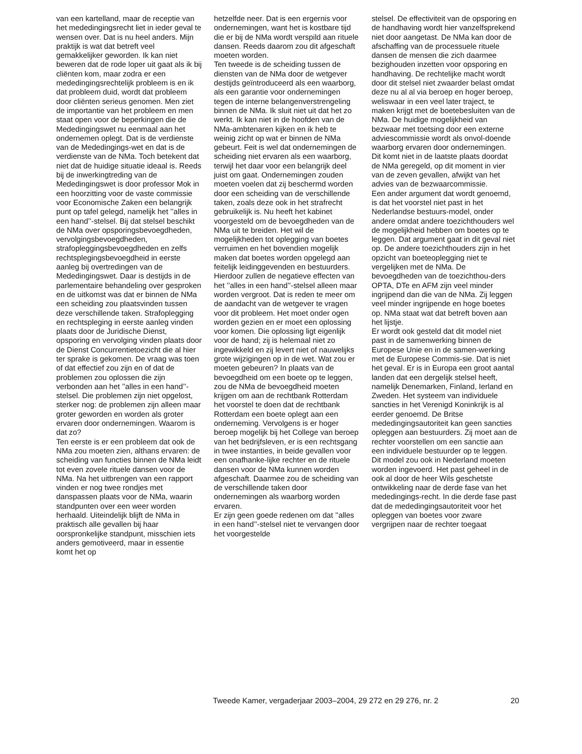van een kartelland, maar de receptie van het mededingingsrecht liet in ieder geval te wensen over. Dat is nu heel anders. Mijn praktijk is wat dat betreft veel gemakkelijker geworden. Ik kan niet beweren dat de rode loper uit gaat als ik bij cliënten kom, maar zodra er een mededingingsrechtelijk probleem is en ik dat probleem duid, wordt dat probleem door cliënten serieus genomen. Men ziet de importantie van het probleem en men staat open voor de beperkingen die de Mededingingswet nu eenmaal aan het ondernemen oplegt. Dat is de verdienste van de Mededingings-wet en dat is de verdienste van de NMa. Toch betekent dat niet dat de huidige situatie ideaal is. Reeds bij de inwerkingtreding van de Mededingingswet is door professor Mok in een hoorzitting voor de vaste commissie voor Economische Zaken een belangrijk punt op tafel gelegd, namelijk het ’’alles in een hand’’-stelsel. Bij dat stelsel beschikt de NMa over opsporingsbevoegdheden, vervolgingsbevoegdheden, strafopleggingsbevoegdheden en zelfs rechtsplegingsbevoegdheid in eerste aanleg bij overtredingen van de Mededingingswet. Daar is destijds in de parlementaire behandeling over gesproken en de uitkomst was dat er binnen de NMa een scheiding zou plaatsvinden tussen deze verschillende taken. Strafoplegging en rechtspleging in eerste aanleg vinden plaats door de Juridische Dienst, opsporing en vervolging vinden plaats door de Dienst Concurrentietoezicht die al hier ter sprake is gekomen. De vraag was toen of dat effectief zou zijn en of dat de problemen zou oplossen die zijn verbonden aan het ’’alles in een hand’’-stelsel. Die problemen zijn niet opgelost, sterker nog: de problemen zijn alleen maar groter geworden en worden als groter ervaren door ondernemingen. Waarom is dat zo?
Ten eerste is er een probleem dat ook de NMa zou moeten zien, althans ervaren: de scheiding van functies binnen de NMa leidt tot even zovele rituele dansen voor de NMa. Na het uitbrengen van een rapport vinden er nog twee rondjes met danspassen plaats voor de NMa, waarin standpunten over een weer worden herhaald. Uiteindelijk blijft de NMa in praktisch alle gevallen bij haar oorspronkelijke standpunt, misschien iets anders gemotiveerd, maar in essentie komt het op
hetzelfde neer. Dat is een ergernis voor ondernemingen, want het is kostbare tijd die er bij de NMa wordt verspild aan rituele dansen. Reeds daarom zou dit afgeschaft moeten worden.
Ten tweede is de scheiding tussen de diensten van de NMa door de wetgever destijds geïntroduceerd als een waarborg, als een garantie voor ondernemingen tegen de interne belangenverstrengeling binnen de NMa. Ik sluit niet uit dat het zo werkt. Ik kan niet in de hoofden van de NMa-ambtenaren kijken en ik heb te weinig zicht op wat er binnen de NMa gebeurt. Feit is wel dat ondernemingen de scheiding niet ervaren als een waarborg, terwijl het daar voor een belangrijk deel juist om gaat. Ondernemingen zouden moeten voelen dat zij beschermd worden door een scheiding van de verschillende taken, zoals deze ook in het strafrecht gebruikelijk is. Nu heeft het kabinet voorgesteld om de bevoegdheden van de NMa uit te breiden. Het wil de mogelijkheden tot oplegging van boetes verruimen en het bovendien mogelijk maken dat boetes worden opgelegd aan feitelijk leidinggevenden en bestuurders. Hierdoor zullen de negatieve effecten van het ’’alles in een hand’’-stelsel alleen maar worden vergroot. Dat is reden te meer om de aandacht van de wetgever te vragen voor dit probleem. Het moet onder ogen worden gezien en er moet een oplossing voor komen. Die oplossing ligt eigenlijk voor de hand; zij is helemaal niet zo ingewikkeld en zij levert niet of nauwelijks grote wijzigingen op in de wet. Wat zou er moeten gebeuren? In plaats van de bevoegdheid om een boete op te leggen, zou de NMa de bevoegdheid moeten krijgen om aan de rechtbank Rotterdam het voorstel te doen dat de rechtbank Rotterdam een boete oplegt aan een onderneming. Vervolgens is er hoger beroep mogelijk bij het College van beroep van het bedrijfsleven, er is een rechtsgang in twee instanties, in beide gevallen voor een onafhanke-lijke rechter en de rituele dansen voor de NMa kunnen worden afgeschaft. Daarmee zou de scheiding van de verschillende taken door ondernemingen als waarborg worden ervaren.
Er zijn geen goede redenen om dat ’’alles in een hand’’-stelsel niet te vervangen door het voorgestelde
stelsel. De effectiviteit van de opsporing en de handhaving wordt hier vanzelfsprekend niet door aangetast. De NMa kan door de afschaffing van de processuele rituele dansen de mensen die zich daarmee bezighouden inzetten voor opsporing en handhaving. De rechtelijke macht wordt door dit stelsel niet zwaarder belast omdat deze nu al al via beroep en hoger beroep, weliswaar in een veel later traject, te maken krijgt met de boetebesluiten van de NMa. De huidige mogelijkheid van bezwaar met toetsing door een externe adviescommissie wordt als onvol-doende waarborg ervaren door ondernemingen. Dit komt niet in de laatste plaats doordat de NMa geregeld, op dit moment in vier van de zeven gevallen, afwijkt van het advies van de bezwaarcommissie.
Een ander argument dat wordt genoemd, is dat het voorstel niet past in het Nederlandse bestuurs-model, onder andere omdat andere toezichthouders wel de mogelijkheid hebben om boetes op te leggen. Dat argument gaat in dit geval niet op. De andere toezichthouders zijn in het opzicht van boeteoplegging niet te vergelijken met de NMa. De bevoegdheden van de toezichthou-ders OPTA, DTe en AFM zijn veel minder ingrijpend dan die van de NMa. Zij leggen veel minder ingrijpende en hoge boetes op. NMa staat wat dat betreft boven aan het lijstje.
Er wordt ook gesteld dat dit model niet past in de samenwerking binnen de Europese Unie en in de samen-werking met de Europese Commis-sie. Dat is niet het geval. Er is in Europa een groot aantal landen dat een dergelijk stelsel heeft, namelijk Denemarken, Finland, Ierland en Zweden. Het systeem van individuele sancties in het Verenigd Koninkrijk is al eerder genoemd. De Britse mededingingsautoriteit kan geen sancties opleggen aan bestuurders. Zij moet aan de rechter voorstellen om een sanctie aan een individuele bestuurder op te leggen. Dit model zou ook in Nederland moeten worden ingevoerd. Het past geheel in de ook al door de heer Wils geschetste ontwikkeling naar de derde fase van het mededingings-recht. In die derde fase past dat de mededingingsautoriteit voor het opleggen van boetes voor zware vergrijpen naar de rechter toegaat
Tweede Kamer, vergaderjaar 2003–2004, 29 272 en 29 276, nr. 2 20